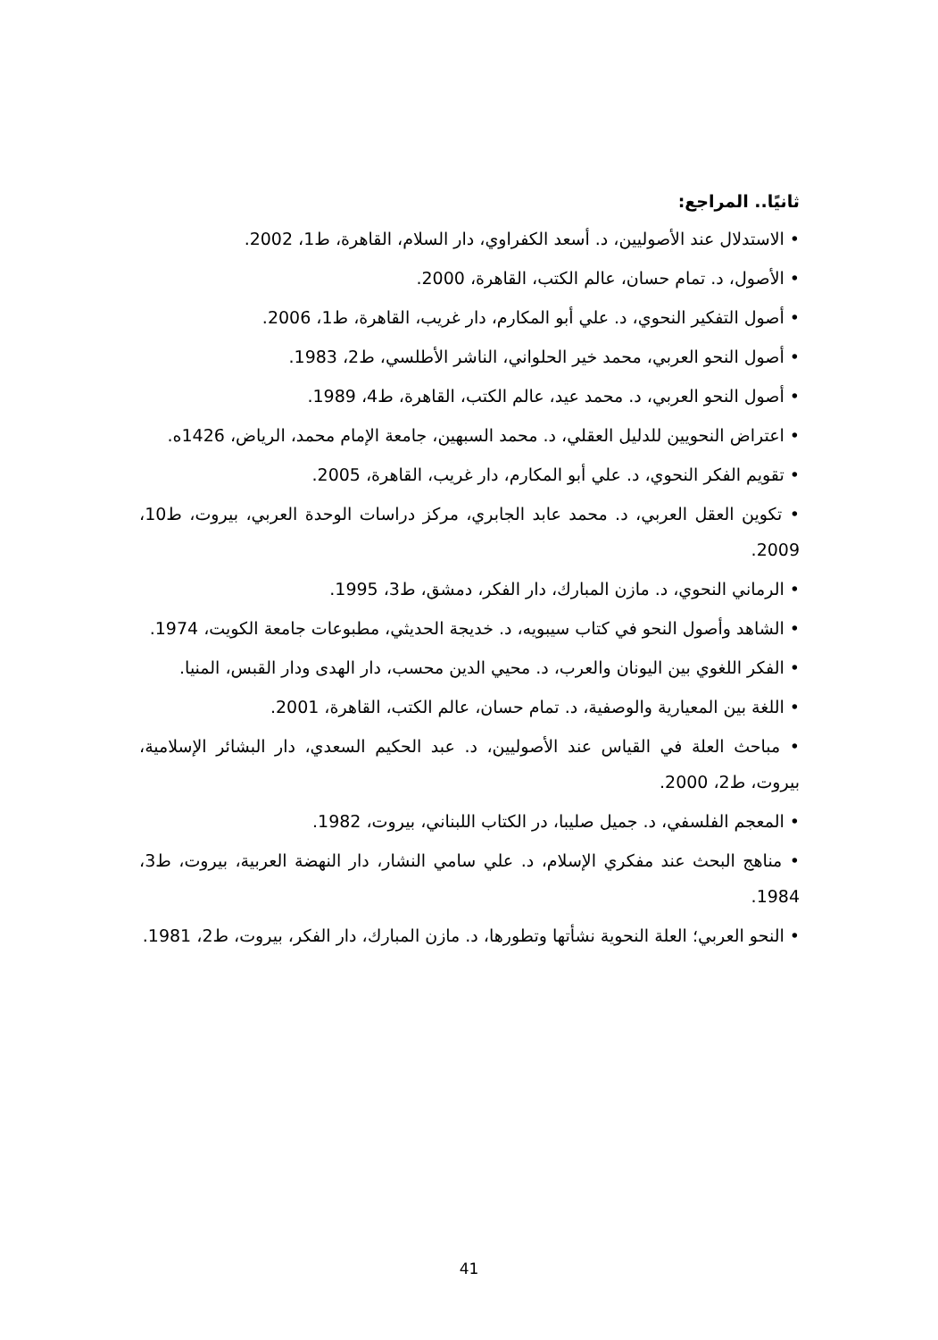ثانيًا.. المراجع:
• الاستدلال عند الأصوليين، د. أسعد الكفراوي، دار السلام، القاهرة، ط1، 2002.
• الأصول، د. تمام حسان، عالم الكتب، القاهرة، 2000.
• أصول التفكير النحوي، د. علي أبو المكارم، دار غريب، القاهرة، ط1، 2006.
• أصول النحو العربي، محمد خير الحلواني، الناشر الأطلسي، ط2، 1983.
• أصول النحو العربي، د. محمد عيد، عالم الكتب، القاهرة، ط4، 1989.
• اعتراض النحويين للدليل العقلي، د. محمد السبهين، جامعة الإمام محمد، الرياض، 1426ه.
• تقويم الفكر النحوي، د. علي أبو المكارم، دار غريب، القاهرة، 2005.
• تكوين العقل العربي، د. محمد عابد الجابري، مركز دراسات الوحدة العربي، بيروت، ط10، 2009.
• الرماني النحوي، د. مازن المبارك، دار الفكر، دمشق، ط3، 1995.
• الشاهد وأصول النحو في كتاب سيبويه، د. خديجة الحديثي، مطبوعات جامعة الكويت، 1974.
• الفكر اللغوي بين اليونان والعرب، د. محيي الدين محسب، دار الهدى ودار القبس، المنيا.
• اللغة بين المعيارية والوصفية، د. تمام حسان، عالم الكتب، القاهرة، 2001.
• مباحث العلة في القياس عند الأصوليين، د. عبد الحكيم السعدي، دار البشائر الإسلامية، بيروت، ط2، 2000.
• المعجم الفلسفي، د. جميل صليبا، در الكتاب اللبناني، بيروت، 1982.
• مناهج البحث عند مفكري الإسلام، د. علي سامي النشار، دار النهضة العربية، بيروت، ط3، 1984.
• النحو العربي؛ العلة النحوية نشأتها وتطورها، د. مازن المبارك، دار الفكر، بيروت، ط2، 1981.
41